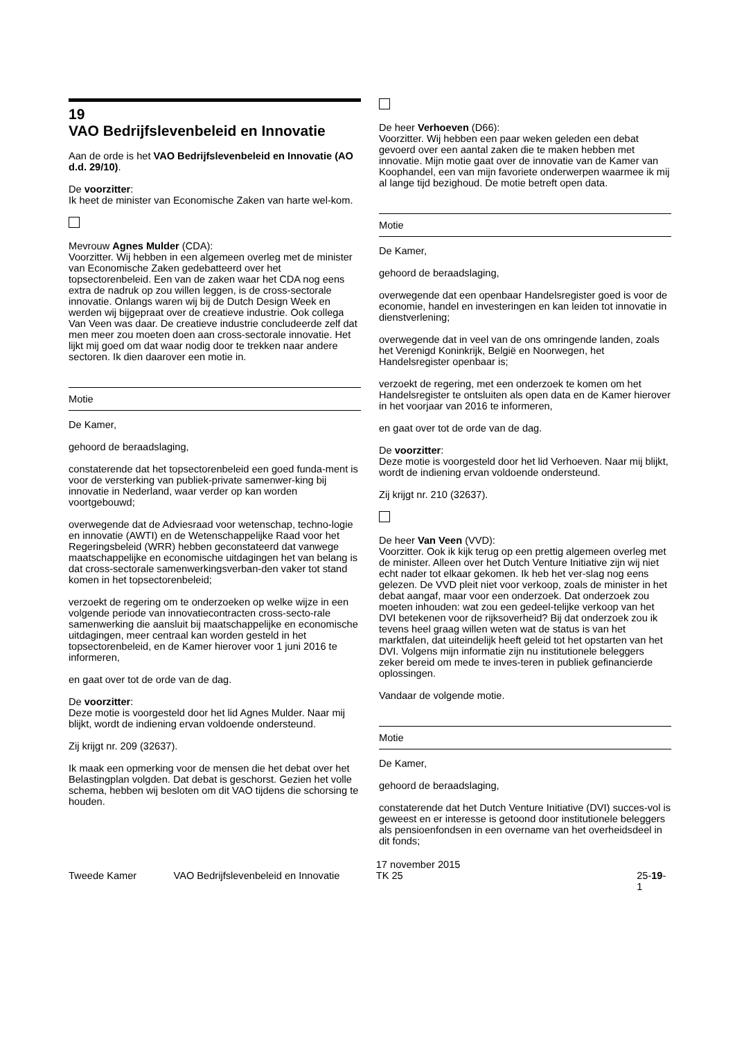19
VAO Bedrijfslevenbeleid en Innovatie
Aan de orde is het VAO Bedrijfslevenbeleid en Innovatie (AO d.d. 29/10).
De voorzitter:
Ik heet de minister van Economische Zaken van harte wel-kom.
Mevrouw Agnes Mulder (CDA):
Voorzitter. Wij hebben in een algemeen overleg met de minister van Economische Zaken gedebatteerd over het topsectorenbeleid. Een van de zaken waar het CDA nog eens extra de nadruk op zou willen leggen, is de cross-sectorale innovatie. Onlangs waren wij bij de Dutch Design Week en werden wij bijgepraat over de creatieve industrie. Ook collega Van Veen was daar. De creatieve industrie concludeerde zelf dat men meer zou moeten doen aan cross-sectorale innovatie. Het lijkt mij goed om dat waar nodig door te trekken naar andere sectoren. Ik dien daarover een motie in.
Motie
De Kamer,
gehoord de beraadslaging,
constaterende dat het topsectorenbeleid een goed funda-ment is voor de versterking van publiek-private samenwer-king bij innovatie in Nederland, waar verder op kan worden voortgebouwd;
overwegende dat de Adviesraad voor wetenschap, techno-logie en innovatie (AWTI) en de Wetenschappelijke Raad voor het Regeringsbeleid (WRR) hebben geconstateerd dat vanwege maatschappelijke en economische uitdagingen het van belang is dat cross-sectorale samenwerkingsverban-den vaker tot stand komen in het topsectorenbeleid;
verzoekt de regering om te onderzoeken op welke wijze in een volgende periode van innovatiecontracten cross-secto-rale samenwerking die aansluit bij maatschappelijke en economische uitdagingen, meer centraal kan worden gesteld in het topsectorenbeleid, en de Kamer hierover voor 1 juni 2016 te informeren,
en gaat over tot de orde van de dag.
De voorzitter:
Deze motie is voorgesteld door het lid Agnes Mulder. Naar mij blijkt, wordt de indiening ervan voldoende ondersteund.
Zij krijgt nr. 209 (32637).
Ik maak een opmerking voor de mensen die het debat over het Belastingplan volgden. Dat debat is geschorst. Gezien het volle schema, hebben wij besloten om dit VAO tijdens die schorsing te houden.
De heer Verhoeven (D66):
Voorzitter. Wij hebben een paar weken geleden een debat gevoerd over een aantal zaken die te maken hebben met innovatie. Mijn motie gaat over de innovatie van de Kamer van Koophandel, een van mijn favoriete onderwerpen waarmee ik mij al lange tijd bezighoud. De motie betreft open data.
Motie
De Kamer,
gehoord de beraadslaging,
overwegende dat een openbaar Handelsregister goed is voor de economie, handel en investeringen en kan leiden tot innovatie in dienstverlening;
overwegende dat in veel van de ons omringende landen, zoals het Verenigd Koninkrijk, België en Noorwegen, het Handelsregister openbaar is;
verzoekt de regering, met een onderzoek te komen om het Handelsregister te ontsluiten als open data en de Kamer hierover in het voorjaar van 2016 te informeren,
en gaat over tot de orde van de dag.
De voorzitter:
Deze motie is voorgesteld door het lid Verhoeven. Naar mij blijkt, wordt de indiening ervan voldoende ondersteund.
Zij krijgt nr. 210 (32637).
De heer Van Veen (VVD):
Voorzitter. Ook ik kijk terug op een prettig algemeen overleg met de minister. Alleen over het Dutch Venture Initiative zijn wij niet echt nader tot elkaar gekomen. Ik heb het ver-slag nog eens gelezen. De VVD pleit niet voor verkoop, zoals de minister in het debat aangaf, maar voor een onderzoek. Dat onderzoek zou moeten inhouden: wat zou een gedeel-telijke verkoop van het DVI betekenen voor de rijksoverheid? Bij dat onderzoek zou ik tevens heel graag willen weten wat de status is van het marktfalen, dat uiteindelijk heeft geleid tot het opstarten van het DVI. Volgens mijn informatie zijn nu institutionele beleggers zeker bereid om mede te inves-teren in publiek gefinancierde oplossingen.
Vandaar de volgende motie.
Motie
De Kamer,
gehoord de beraadslaging,
constaterende dat het Dutch Venture Initiative (DVI) succes-vol is geweest en er interesse is getoond door institutionele beleggers als pensioenfondsen in een overname van het overheidsdeel in dit fonds;
Tweede Kamer VAO Bedrijfslevenbeleid en Innovatie
17 november 2015
TK 25
25-19-1